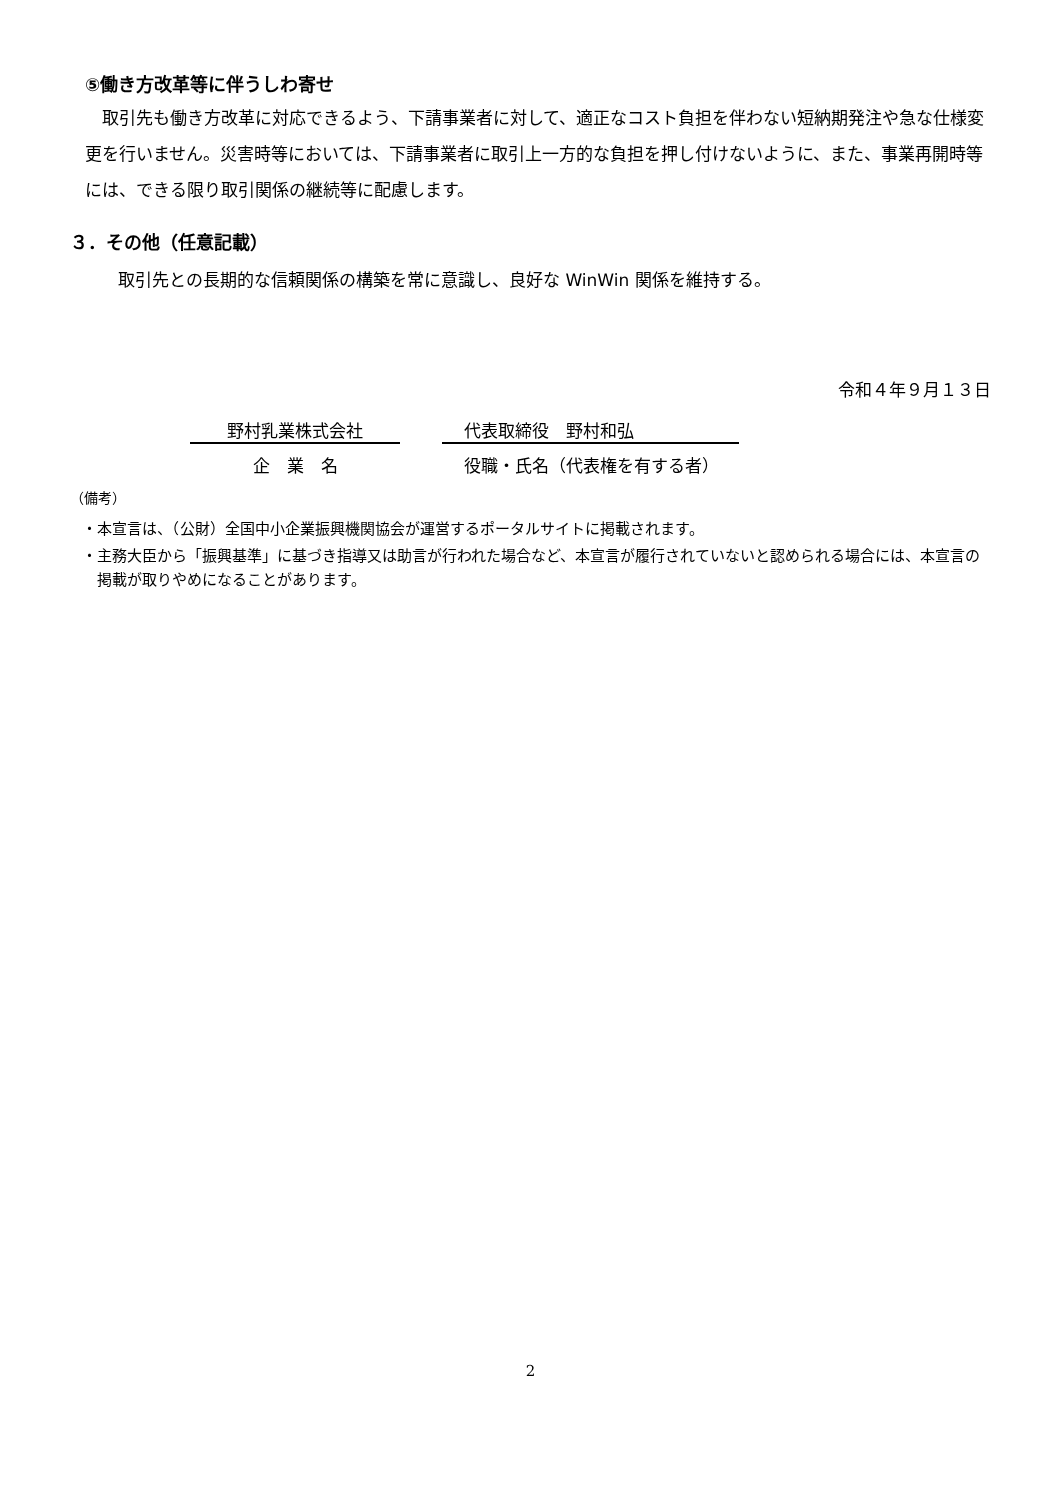⑤働き方改革等に伴うしわ寄せ
　取引先も働き方改革に対応できるよう、下請事業者に対して、適正なコスト負担を伴わない短納期発注や急な仕様変更を行いません。災害時等においては、下請事業者に取引上一方的な負担を押し付けないように、また、事業再開時等には、できる限り取引関係の継続等に配慮します。
３．その他（任意記載）
取引先との長期的な信頼関係の構築を常に意識し、良好な WinWin 関係を維持する。
令和４年９月１３日
野村乳業株式会社 代表取締役　野村和弘
企　業　名 役職・氏名（代表権を有する者）
（備考）
・本宣言は、（公財）全国中小企業振興機関協会が運営するポータルサイトに掲載されます。
・主務大臣から「振興基準」に基づき指導又は助言が行われた場合など、本宣言が履行されていないと認められる場合には、本宣言の掲載が取りやめになることがあります。
2